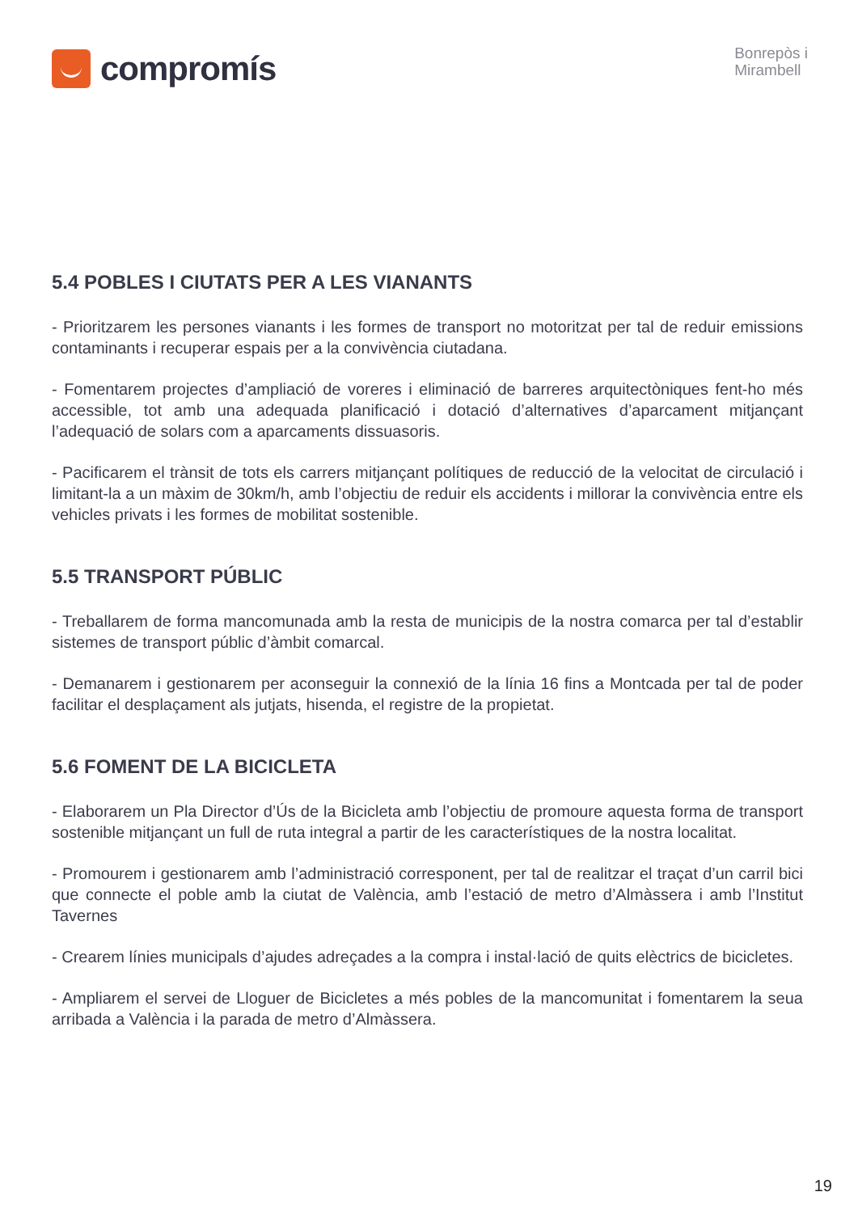compromís
Bonrepòs i
Mirambell
5.4 POBLES I CIUTATS PER A LES VIANANTS
- Prioritzarem les persones vianants i les formes de transport no motoritzat per tal de reduir emissions contaminants i recuperar espais per a la convivència ciutadana.
- Fomentarem projectes d’ampliació de voreres i eliminació de barreres arquitectòniques fent-ho més accessible, tot amb una adequada planificació i dotació d’alternatives d’aparcament mitjançant l’adequació de solars com a aparcaments dissuasoris.
- Pacificarem el trànsit de tots els carrers mitjançant polítiques de reducció de la velocitat de circulació i limitant-la a un màxim de 30km/h, amb l’objectiu de reduir els accidents i millorar la convivència entre els vehicles privats i les formes de mobilitat sostenible.
5.5 TRANSPORT PÚBLIC
- Treballarem de forma mancomunada amb la resta de municipis de la nostra comarca per tal d’establir sistemes de transport públic d’àmbit comarcal.
- Demanarem i gestionarem per aconseguir la connexió de la línia 16 fins a Montcada per tal de poder facilitar el desplaçament als jutjats, hisenda, el registre de la propietat.
5.6 FOMENT DE LA BICICLETA
- Elaborarem un Pla Director d’Ús de la Bicicleta amb l’objectiu de promoure aquesta forma de transport sostenible mitjançant un full de ruta integral a partir de les característiques de la nostra localitat.
- Promourem i gestionarem amb l’administració corresponent, per tal de realitzar el traçat d’un carril bici que connecte el poble amb la ciutat de València, amb l’estació de metro d’Almàssera i amb l’Institut Tavernes
- Crearem línies municipals d’ajudes adreçades a la compra i instal·lació de quits elèctrics de bicicletes.
- Ampliarem el servei de Lloguer de Bicicletes a més pobles de la mancomunitat i fomentarem la seua arribada a València i la parada de metro d’Almàssera.
19